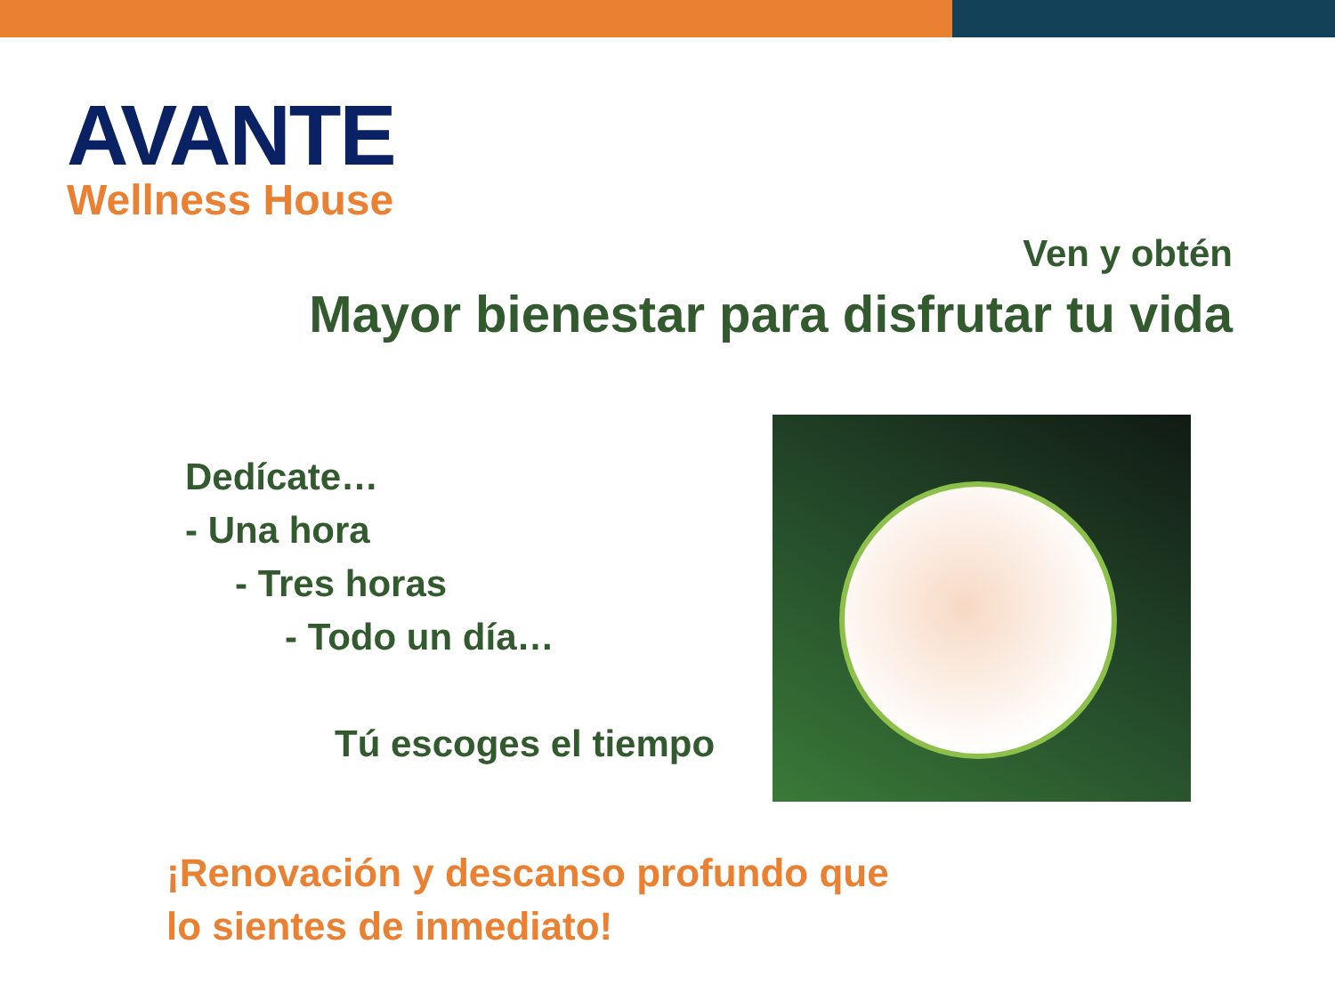AVANTE
Wellness House
Ven y obtén
Mayor bienestar para disfrutar tu vida
Dedícate…
- Una hora
- Tres horas
- Todo un día…
Tú escoges el tiempo
¡Renovación y descanso profundo que
lo sientes de inmediato!